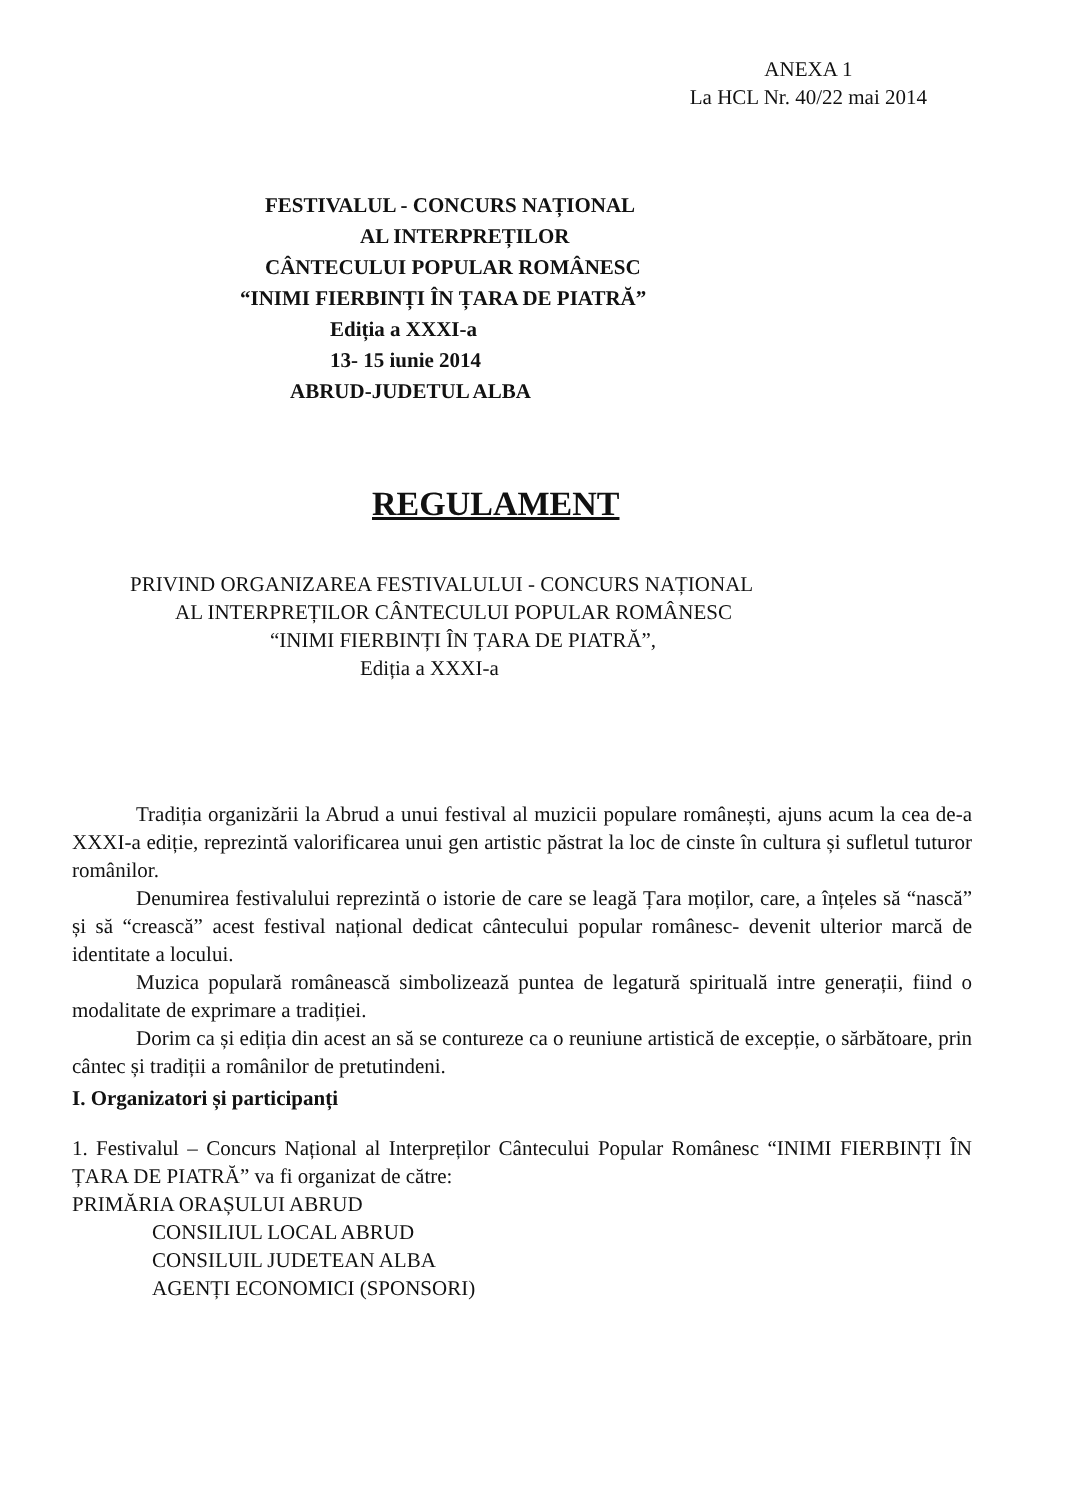ANEXA 1
La HCL Nr. 40/22 mai 2014
FESTIVALUL - CONCURS NAȚIONAL
AL INTERPREȚILOR
CÂNTECULUI POPULAR ROMÂNESC
“INIMI FIERBINȚI ÎN ȚARA DE PIATRĂ”
Ediția a XXXI-a
13- 15 iunie 2014
ABRUD-JUDETUL ALBA
REGULAMENT
PRIVIND ORGANIZAREA FESTIVALULUI - CONCURS NAȚIONAL
AL INTERPREȚILOR CÂNTECULUI POPULAR ROMÂNESC
“INIMI FIERBINȚI ÎN ȚARA DE PIATRĂ”,
Ediția a XXXI-a
Tradiția organizării la Abrud a unui festival al muzicii populare românești, ajuns acum la cea de-a XXXI-a ediție, reprezintă valorificarea unui gen artistic păstrat la loc de cinste în cultura și sufletul tuturor românilor.
Denumirea festivalului reprezintă o istorie de care se leagă Țara moților, care, a înțeles să “nască” și să “crească” acest festival național dedicat cântecului popular românesc- devenit ulterior marcă de identitate a locului.
Muzica populară românească simbolizează puntea de legatură spirituală intre generații, fiind o modalitate de exprimare a tradiției.
Dorim ca și ediția din acest an să se contureze ca o reuniune artistică de excepție, o sărbătoare, prin cântec și tradiții a românilor de pretutindeni.
I. Organizatori și participanți
1. Festivalul – Concurs Național al Interpreților Cântecului Popular Românesc “INIMI FIERBINȚI ÎN ȚARA DE PIATRĂ” va fi organizat de către:
PRIMĂRIA ORAȘULUI ABRUD
CONSILIUL LOCAL ABRUD
CONSILUIL JUDETEAN ALBA
AGENȚI ECONOMICI (SPONSORI)